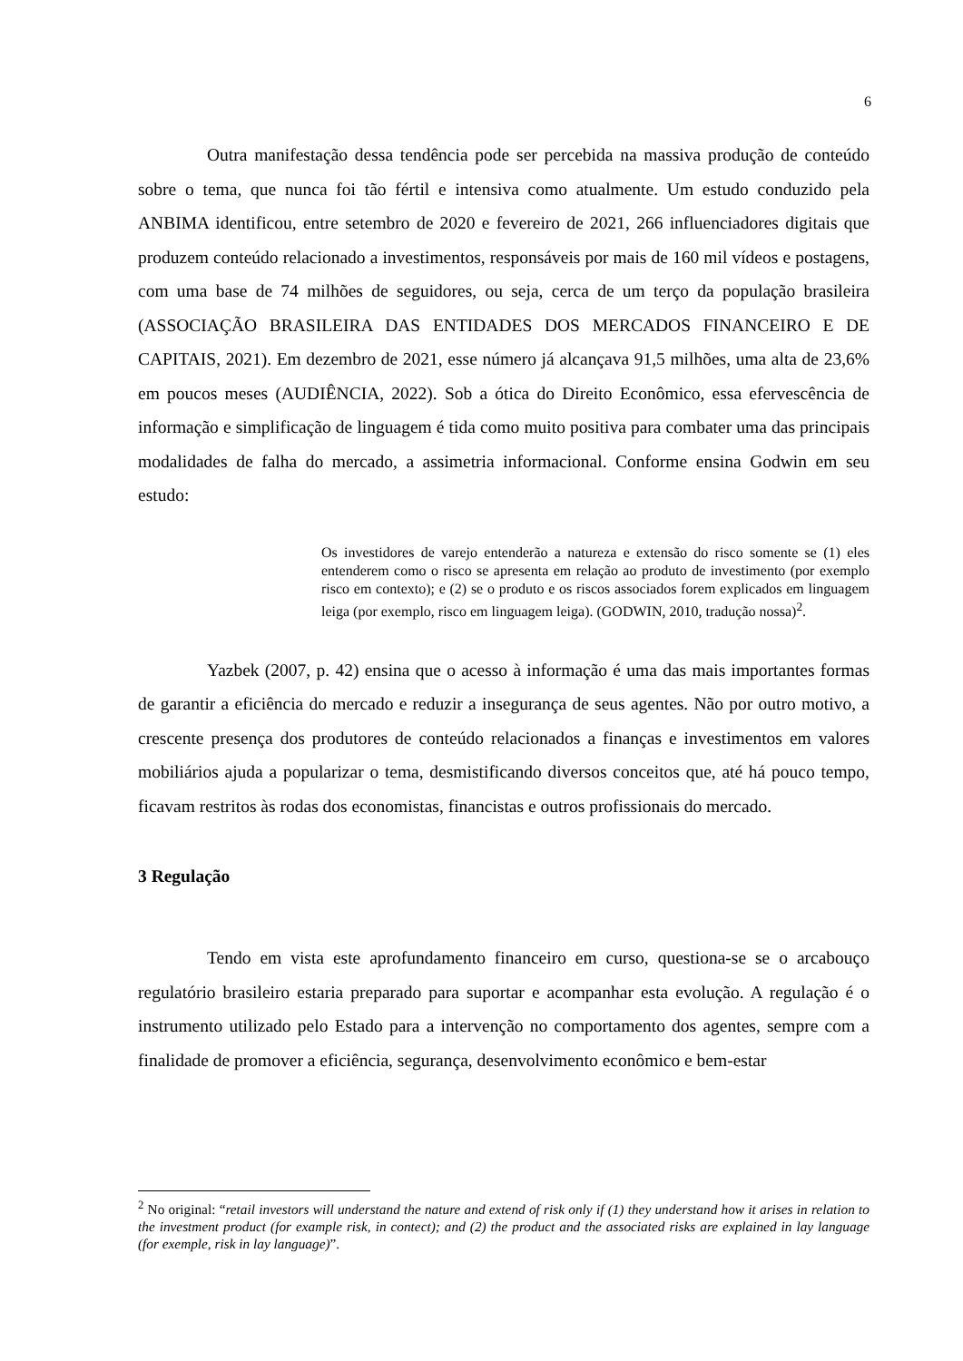6
Outra manifestação dessa tendência pode ser percebida na massiva produção de conteúdo sobre o tema, que nunca foi tão fértil e intensiva como atualmente. Um estudo conduzido pela ANBIMA identificou, entre setembro de 2020 e fevereiro de 2021, 266 influenciadores digitais que produzem conteúdo relacionado a investimentos, responsáveis por mais de 160 mil vídeos e postagens, com uma base de 74 milhões de seguidores, ou seja, cerca de um terço da população brasileira (ASSOCIAÇÃO BRASILEIRA DAS ENTIDADES DOS MERCADOS FINANCEIRO E DE CAPITAIS, 2021). Em dezembro de 2021, esse número já alcançava 91,5 milhões, uma alta de 23,6% em poucos meses (AUDIÊNCIA, 2022). Sob a ótica do Direito Econômico, essa efervescência de informação e simplificação de linguagem é tida como muito positiva para combater uma das principais modalidades de falha do mercado, a assimetria informacional. Conforme ensina Godwin em seu estudo:
Os investidores de varejo entenderão a natureza e extensão do risco somente se (1) eles entenderem como o risco se apresenta em relação ao produto de investimento (por exemplo risco em contexto); e (2) se o produto e os riscos associados forem explicados em linguagem leiga (por exemplo, risco em linguagem leiga). (GODWIN, 2010, tradução nossa)<sup>2</sup>.
Yazbek (2007, p. 42) ensina que o acesso à informação é uma das mais importantes formas de garantir a eficiência do mercado e reduzir a insegurança de seus agentes. Não por outro motivo, a crescente presença dos produtores de conteúdo relacionados a finanças e investimentos em valores mobiliários ajuda a popularizar o tema, desmistificando diversos conceitos que, até há pouco tempo, ficavam restritos às rodas dos economistas, financistas e outros profissionais do mercado.
3 Regulação
Tendo em vista este aprofundamento financeiro em curso, questiona-se se o arcabouço regulatório brasileiro estaria preparado para suportar e acompanhar esta evolução. A regulação é o instrumento utilizado pelo Estado para a intervenção no comportamento dos agentes, sempre com a finalidade de promover a eficiência, segurança, desenvolvimento econômico e bem-estar
<sup>2</sup> No original: “retail investors will understand the nature and extend of risk only if (1) they understand how it arises in relation to the investment product (for example risk, in contect); and (2) the product and the associated risks are explained in lay language (for exemple, risk in lay language)”.